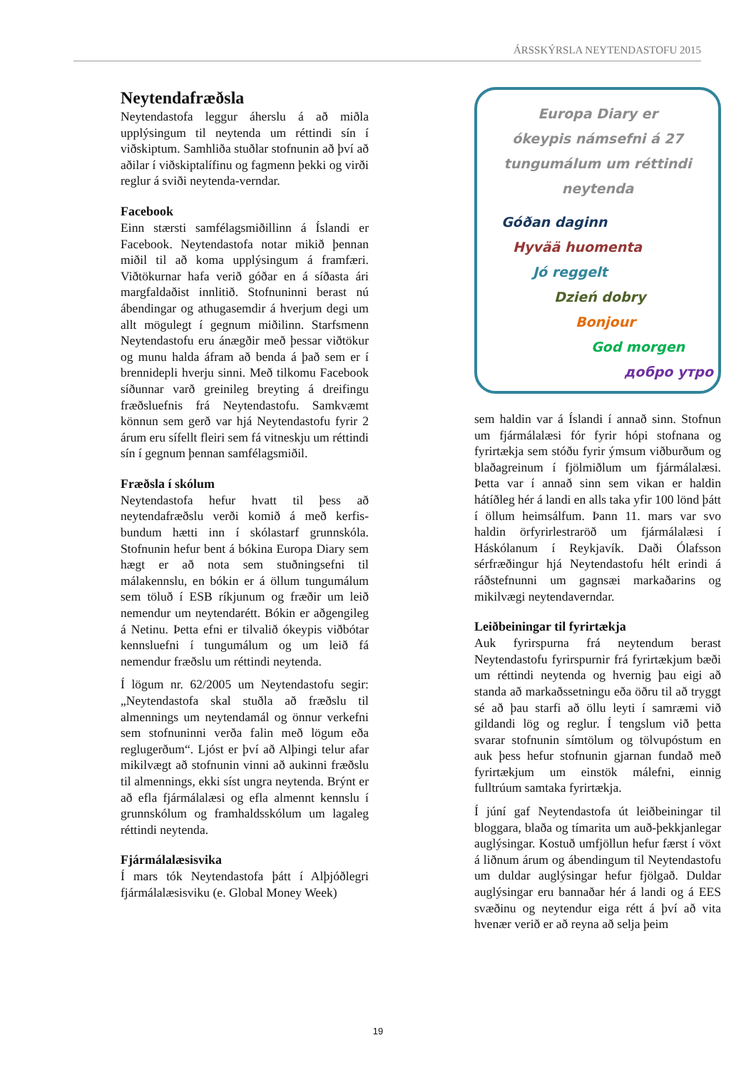ÁRSSKÝRSLA NEYTENDASTOFU 2015
Neytendafræðsla
Neytendastofa leggur áherslu á að miðla upplýsingum til neytenda um réttindi sín í viðskiptum. Samhliða stuðlar stofnunin að því að aðilar í viðskiptalífinu og fagmenn þekki og virði reglur á sviði neytenda-verndar.
Facebook
Einn stærsti samfélagsmiðillinn á Íslandi er Facebook. Neytendastofa notar mikið þennan miðil til að koma upplýsingum á framfæri. Viðtökurnar hafa verið góðar en á síðasta ári margfaldaðist innlitið. Stofnuninni berast nú ábendingar og athugasemdir á hverjum degi um allt mögulegt í gegnum miðilinn. Starfsmenn Neytendastofu eru ánægðir með þessar viðtökur og munu halda áfram að benda á það sem er í brennidepli hverju sinni. Með tilkomu Facebook síðunnar varð greinileg breyting á dreifingu fræðsluefnis frá Neytendastofu. Samkvæmt könnun sem gerð var hjá Neytendastofu fyrir 2 árum eru sífellt fleiri sem fá vitneskju um réttindi sín í gegnum þennan samfélagsmiðil.
Fræðsla í skólum
Neytendastofa hefur hvatt til þess að neytendafræðslu verði komið á með kerfis-bundum hætti inn í skólastarf grunnskóla. Stofnunin hefur bent á bókina Europa Diary sem hægt er að nota sem stuðningsefni til málakennslu, en bókin er á öllum tungumálum sem töluð í ESB ríkjunum og fræðir um leið nemendur um neytendarétt. Bókin er aðgengileg á Netinu. Þetta efni er tilvalið ókeypis viðbótar kennsluefni í tungumálum og um leið fá nemendur fræðslu um réttindi neytenda.
Í lögum nr. 62/2005 um Neytendastofu segir: „Neytendastofa skal stuðla að fræðslu til almennings um neytendamál og önnur verkefni sem stofnuninni verða falin með lögum eða reglugerðum“. Ljóst er því að Alþingi telur afar mikilvægt að stofnunin vinni að aukinni fræðslu til almennings, ekki síst ungra neytenda. Brýnt er að efla fjármálalæsi og efla almennt kennslu í grunnskólum og framhaldsskólum um lagaleg réttindi neytenda.
Fjármálalæsisvika
Í mars tók Neytendastofa þátt í Alþjóðlegri fjármálalæsisviku (e. Global Money Week)
Europa Diary er
ókeypis námsefni á 27
tungumálum um réttindi
neytenda
Góðan daginn
Hyvää huomenta
Jó reggelt
Dzień dobry
Bonjour
God morgen
добро утро
sem haldin var á Íslandi í annað sinn. Stofnun um fjármálalæsi fór fyrir hópi stofnana og fyrirtækja sem stóðu fyrir ýmsum viðburðum og blaðagreinum í fjölmiðlum um fjármálalæsi. Þetta var í annað sinn sem vikan er haldin hátíðleg hér á landi en alls taka yfir 100 lönd þátt í öllum heimsálfum. Þann 11. mars var svo haldin örfyrirlestraröð um fjármálalæsi í Háskólanum í Reykjavík. Daði Ólafsson sérfræðingur hjá Neytendastofu hélt erindi á ráðstefnunni um gagnsæi markaðarins og mikilvægi neytendaverndar.
Leiðbeiningar til fyrirtækja
Auk fyrirspurna frá neytendum berast Neytendastofu fyrirspurnir frá fyrirtækjum bæði um réttindi neytenda og hvernig þau eigi að standa að markaðssetningu eða öðru til að tryggt sé að þau starfi að öllu leyti í samræmi við gildandi lög og reglur. Í tengslum við þetta svarar stofnunin símtölum og tölvupóstum en auk þess hefur stofnunin gjarnan fundað með fyrirtækjum um einstök málefni, einnig fulltrúum samtaka fyrirtækja.
Í júní gaf Neytendastofa út leiðbeiningar til bloggara, blaða og tímarita um auð-þekkjanlegar auglýsingar. Kostuð umfjöllun hefur færst í vöxt á liðnum árum og ábendingum til Neytendastofu um duldar auglýsingar hefur fjölgað. Duldar auglýsingar eru bannaðar hér á landi og á EES svæðinu og neytendur eiga rétt á því að vita hvenær verið er að reyna að selja þeim
19